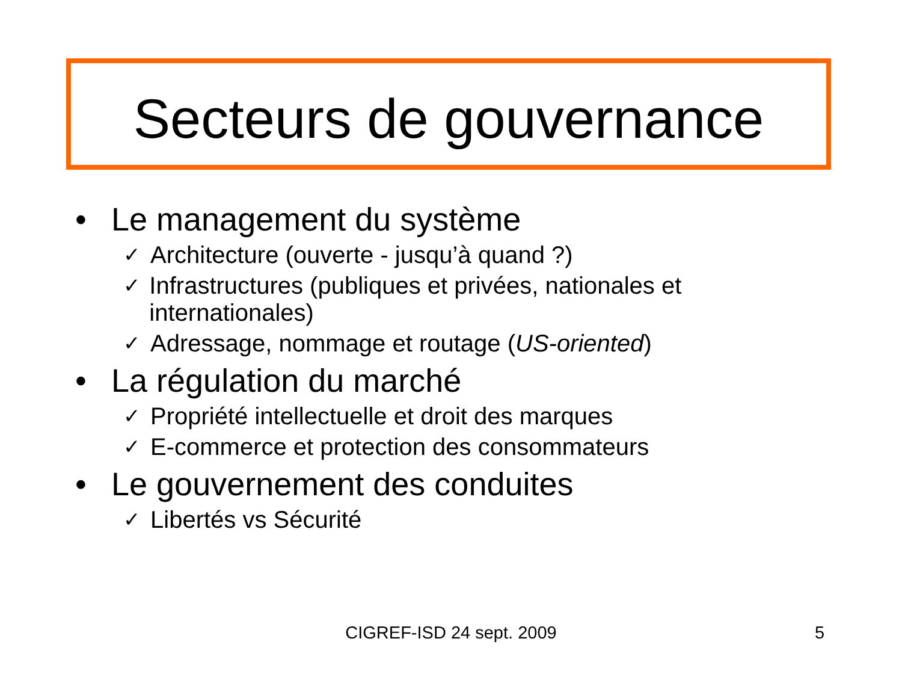Secteurs de gouvernance
• Le management du système
✓ Architecture (ouverte - jusqu’à quand ?)
✓ Infrastructures (publiques et privées, nationales et internationales)
✓ Adressage, nommage et routage (US-oriented)
• La régulation du marché
✓ Propriété intellectuelle et droit des marques
✓ E-commerce et protection des consommateurs
• Le gouvernement des conduites
✓ Libertés vs Sécurité
CIGREF-ISD 24 sept. 2009 5